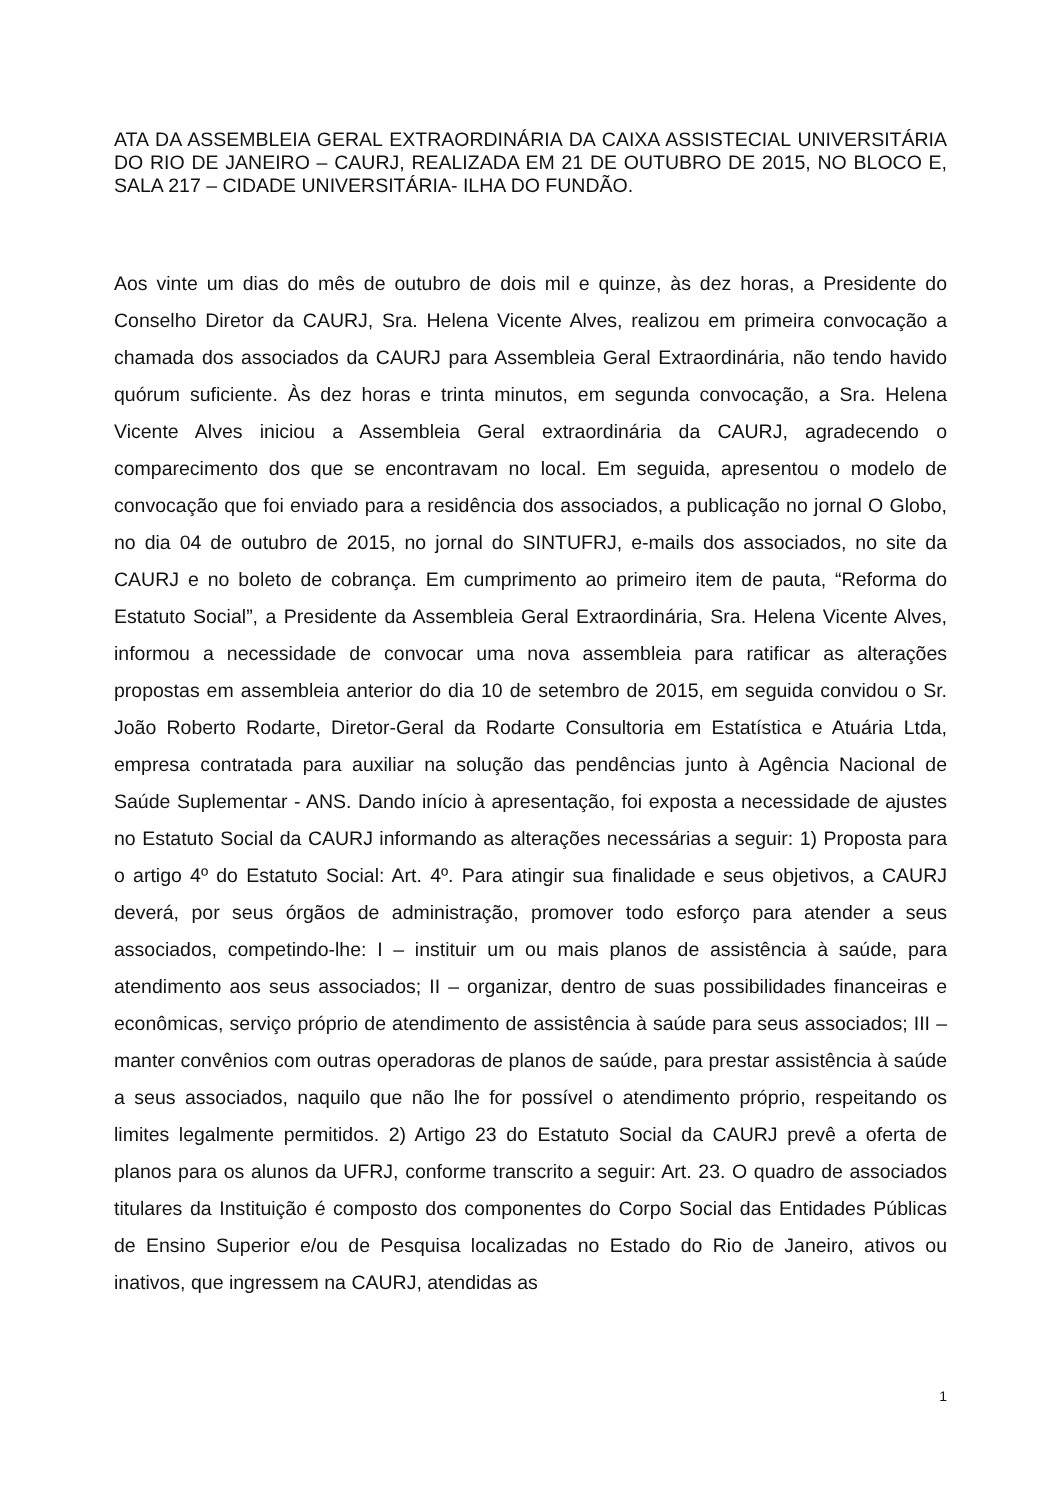ATA DA ASSEMBLEIA GERAL EXTRAORDINÁRIA DA CAIXA ASSISTECIAL UNIVERSITÁRIA DO RIO DE JANEIRO – CAURJ, REALIZADA EM 21 DE OUTUBRO DE 2015, NO BLOCO E, SALA 217 – CIDADE UNIVERSITÁRIA- ILHA DO FUNDÃO.
Aos vinte um dias do mês de outubro de dois mil e quinze, às dez horas, a Presidente do Conselho Diretor da CAURJ, Sra. Helena Vicente Alves, realizou em primeira convocação a chamada dos associados da CAURJ para Assembleia Geral Extraordinária, não tendo havido quórum suficiente. Às dez horas e trinta minutos, em segunda convocação, a Sra. Helena Vicente Alves iniciou a Assembleia Geral extraordinária da CAURJ, agradecendo o comparecimento dos que se encontravam no local. Em seguida, apresentou o modelo de convocação que foi enviado para a residência dos associados, a publicação no jornal O Globo, no dia 04 de outubro de 2015, no jornal do SINTUFRJ, e-mails dos associados, no site da CAURJ e no boleto de cobrança. Em cumprimento ao primeiro item de pauta, “Reforma do Estatuto Social”, a Presidente da Assembleia Geral Extraordinária, Sra. Helena Vicente Alves, informou a necessidade de convocar uma nova assembleia para ratificar as alterações propostas em assembleia anterior do dia 10 de setembro de 2015, em seguida convidou o Sr. João Roberto Rodarte, Diretor-Geral da Rodarte Consultoria em Estatística e Atuária Ltda, empresa contratada para auxiliar na solução das pendências junto à Agência Nacional de Saúde Suplementar - ANS. Dando início à apresentação, foi exposta a necessidade de ajustes no Estatuto Social da CAURJ informando as alterações necessárias a seguir: 1) Proposta para o artigo 4º do Estatuto Social: Art. 4º. Para atingir sua finalidade e seus objetivos, a CAURJ deverá, por seus órgãos de administração, promover todo esforço para atender a seus associados, competindo-lhe: I – instituir um ou mais planos de assistência à saúde, para atendimento aos seus associados; II – organizar, dentro de suas possibilidades financeiras e econômicas, serviço próprio de atendimento de assistência à saúde para seus associados; III – manter convênios com outras operadoras de planos de saúde, para prestar assistência à saúde a seus associados, naquilo que não lhe for possível o atendimento próprio, respeitando os limites legalmente permitidos. 2) Artigo 23 do Estatuto Social da CAURJ prevê a oferta de planos para os alunos da UFRJ, conforme transcrito a seguir: Art. 23. O quadro de associados titulares da Instituição é composto dos componentes do Corpo Social das Entidades Públicas de Ensino Superior e/ou de Pesquisa localizadas no Estado do Rio de Janeiro, ativos ou inativos, que ingressem na CAURJ, atendidas as
1